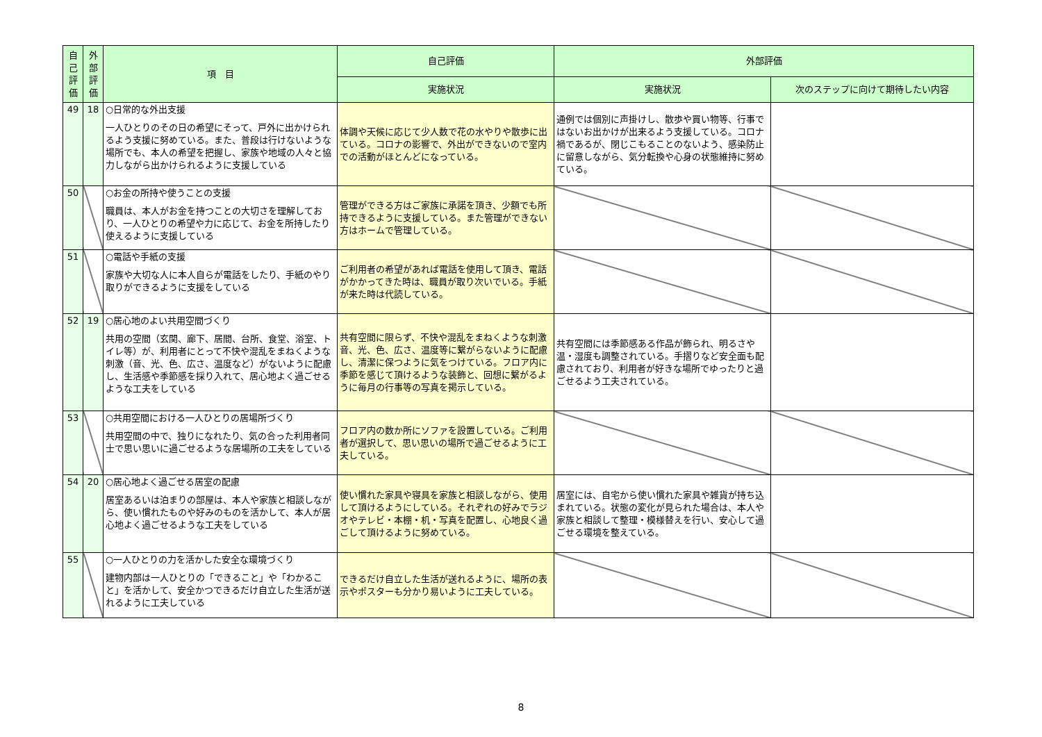| 自己評価 | 外部評価 | 項 目 | 自己評価 | 外部評価 | |
| --- | --- | --- | --- | --- | --- |
| | | | 実施状況 | 実施状況 | 次のステップに向けて期待したい内容 |
| 49 | 18 | ○日常的な外出支援 一人ひとりのその日の希望にそって、戸外に出かけられるよう支援に努めている。また、普段は行けないような場所でも、本人の希望を把握し、家族や地域の人々と協力しながら出かけられるように支援している | 体調や天候に応じて少人数で花の水やりや散歩に出ている。コロナの影響で、外出ができないので室内での活動がほとんどになっている。 | 通例では個別に声掛けし、散歩や買い物等、行事ではないお出かけが出来るよう支援している。コロナ禍であるが、閉じこもることのないよう、感染防止に留意しながら、気分転換や心身の状態維持に努めている。 | |
| 50 | | ○お金の所持や使うことの支援 職員は、本人がお金を持つことの大切さを理解しており、一人ひとりの希望や力に応じて、お金を所持したり使えるように支援している | 管理ができる方はご家族に承諾を頂き、少額でも所持できるように支援している。また管理ができない方はホームで管理している。 | | |
| 51 | | ○電話や手紙の支援 家族や大切な人に本人自らが電話をしたり、手紙のやり取りができるように支援をしている | ご利用者の希望があれば電話を使用して頂き、電話がかかってきた時は、職員が取り次いでいる。手紙が来た時は代読している。 | | |
| 52 | 19 | ○居心地のよい共用空間づくり 共用の空間（玄関、廊下、居間、台所、食堂、浴室、トイレ等）が、利用者にとって不快や混乱をまねくような刺激（音、光、色、広さ、温度など）がないように配慮し、生活感や季節感を採り入れて、居心地よく過ごせるような工夫をしている | 共有空間に限らず、不快や混乱をまねくような刺激音、光、色、広さ、温度等に繋がらないように配慮し、清潔に保つように気をつけている。フロア内に季節を感じて頂けるような装飾と、回想に繋がるように毎月の行事等の写真を掲示している。 | 共有空間には季節感ある作品が飾られ、明るさや温・湿度も調整されている。手摺りなど安全面も配慮されており、利用者が好きな場所でゆったりと過ごせるよう工夫されている。 | |
| 53 | | ○共用空間における一人ひとりの居場所づくり 共用空間の中で、独りになれたり、気の合った利用者同士で思い思いに過ごせるような居場所の工夫をしている | フロア内の数か所にソファを設置している。ご利用者が選択して、思い思いの場所で過ごせるように工夫している。 | | |
| 54 | 20 | ○居心地よく過ごせる居室の配慮 居室あるいは泊まりの部屋は、本人や家族と相談しながら、使い慣れたものや好みのものを活かして、本人が居心地よく過ごせるような工夫をしている | 使い慣れた家具や寝具を家族と相談しながら、使用して頂けるようにしている。それぞれの好みでラジオやテレビ・本棚・机・写真を配置し、心地良く過ごして頂けるように努めている。 | 居室には、自宅から使い慣れた家具や雑貨が持ち込まれている。状態の変化が見られた場合は、本人や家族と相談して整理・模様替えを行い、安心して過ごせる環境を整えている。 | |
| 55 | | ○一人ひとりの力を活かした安全な環境づくり 建物内部は一人ひとりの「できること」や「わかること」を活かして、安全かつできるだけ自立した生活が送れるように工夫している | できるだけ自立した生活が送れるように、場所の表示やポスターも分かり易いように工夫している。 | | |
8